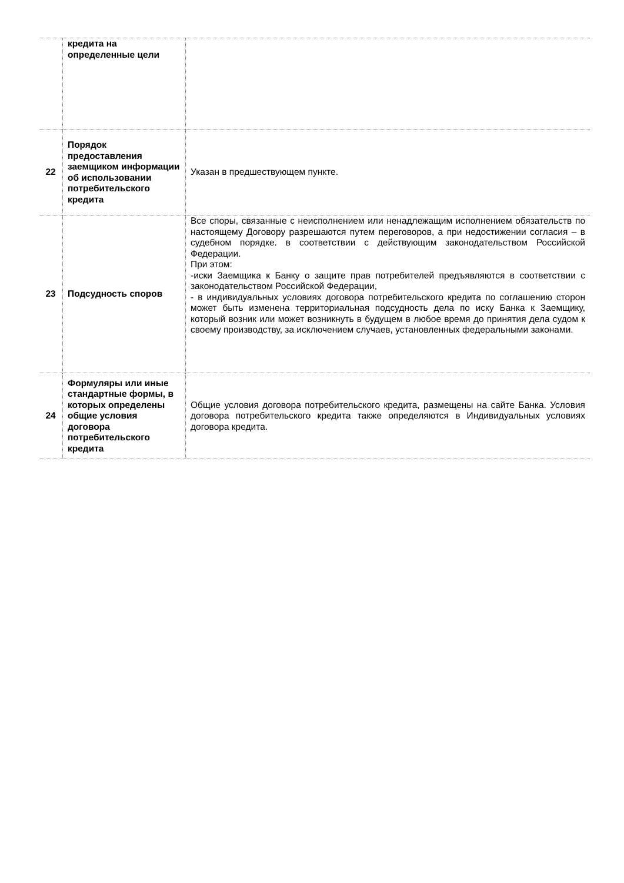| | кредита на определенные цели | |
| 22 | Порядок предоставления заемщиком информации об использовании потребительского кредита | Указан в предшествующем пункте. |
| 23 | Подсудность споров | Все споры, связанные с неисполнением или ненадлежащим исполнением обязательств по настоящему Договору разрешаются путем переговоров, а при недостижении согласия – в судебном порядке. в соответствии с действующим законодательством Российской Федерации. При этом: -иски Заемщика к Банку о защите прав потребителей предъявляются в соответствии с законодательством Российской Федерации, - в индивидуальных условиях договора потребительского кредита по соглашению сторон может быть изменена территориальная подсудность дела по иску Банка к Заемщику, который возник или может возникнуть в будущем в любое время до принятия дела судом к своему производству, за исключением случаев, установленных федеральными законами. |
| 24 | Формуляры или иные стандартные формы, в которых определены общие условия договора потребительского кредита | Общие условия договора потребительского кредита, размещены на сайте Банка. Условия договора потребительского кредита также определяются в Индивидуальных условиях договора кредита. |